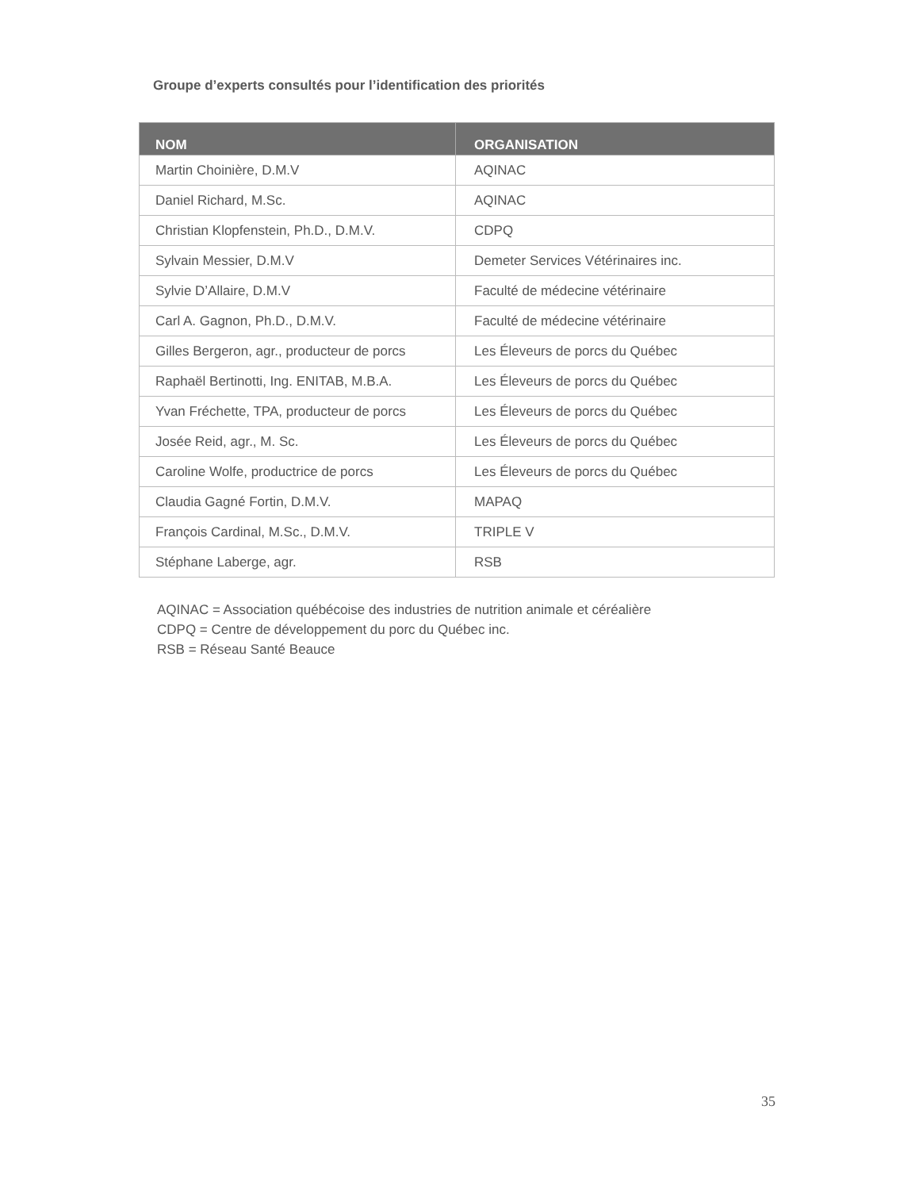Groupe d’experts consultés pour l’identification des priorités
| NOM | ORGANISATION |
| --- | --- |
| Martin Choinière, D.M.V | AQINAC |
| Daniel Richard, M.Sc. | AQINAC |
| Christian Klopfenstein, Ph.D., D.M.V. | CDPQ |
| Sylvain Messier, D.M.V | Demeter Services Vétérinaires inc. |
| Sylvie D’Allaire, D.M.V | Faculté de médecine vétérinaire |
| Carl A. Gagnon, Ph.D., D.M.V. | Faculté de médecine vétérinaire |
| Gilles Bergeron, agr., producteur de porcs | Les Éleveurs de porcs du Québec |
| Raphaël Bertinotti, Ing. ENITAB, M.B.A. | Les Éleveurs de porcs du Québec |
| Yvan Fréchette, TPA, producteur de porcs | Les Éleveurs de porcs du Québec |
| Josée Reid, agr., M. Sc. | Les Éleveurs de porcs du Québec |
| Caroline Wolfe, productrice de porcs | Les Éleveurs de porcs du Québec |
| Claudia Gagné Fortin, D.M.V. | MAPAQ |
| François Cardinal, M.Sc., D.M.V. | TRIPLE V |
| Stéphane Laberge, agr. | RSB |
AQINAC = Association québécoise des industries de nutrition animale et céréalière
CDPQ = Centre de développement du porc du Québec inc.
RSB = Réseau Santé Beauce
35